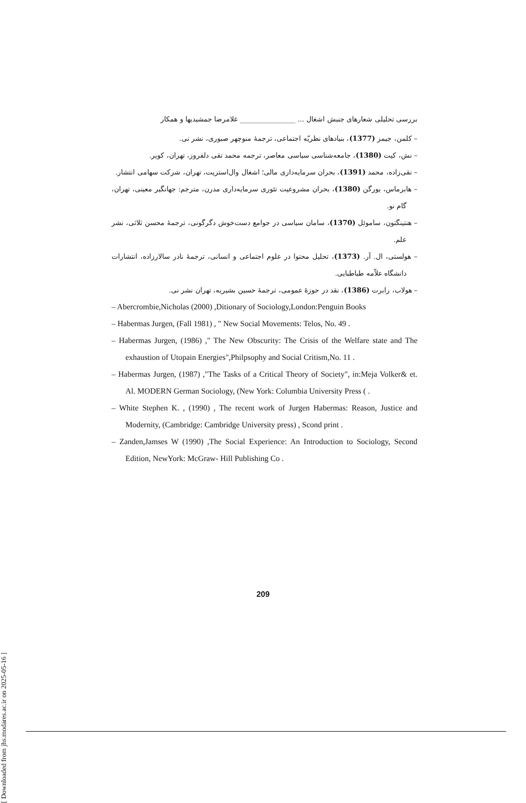بررسی تحلیلی شعارهای جنبش اشغال ... ________________ غلامرضا جمشیدیها و همکار
– کلمن، جیمز (1377)، بنیادهای نظریّه اجتماعی، ترجمۀ منوچهر صبوری، نشر نی.
– نش، کیت (1380)، جامعه‌شناسی سیاسی معاصر، ترجمه محمد تقی دلفروز، تهران، کویر.
– نقی‌زاده، محمد (1391)، بحران سرمایه‌داری مالی؛ اشغال وال‌استریت، تهران، شرکت سهامی انتشار.
– هابرماس، یورگن (1380)، بحران مشروعیت تئوری سرمایه‌داری مدرن، مترجم: جهانگیر معینی، تهران، گام نو.
– هنتینگتون، ساموئل (1370)، سامان سیاسی در جوامع دست‌خوش دگرگونی، ترجمۀ محسن ثلاثی، نشر علم.
– هولستی، ال. آر. (1373)، تحلیل محتوا در علوم اجتماعی و انسانی، ترجمۀ نادر سالارزاده، انتشارات دانشگاه علاّمه طباطبایی.
– هولاب، رابرت (1386)، نقد در حوزۀ عمومی، ترجمۀ حسین بشیریه، تهران نشر نی.
– Abercrombie,Nicholas (2000) ,Ditionary of Sociology,London:Penguin Books
– Habermas Jurgen, (Fall 1981) , " New Social Movements: Telos, No. 49 .
– Habermas Jurgen, (1986) ," The New Obscurity: The Crisis of the Welfare state and The exhaustion of Utopain Energies",Philpsophy and Social Critism,No. 11 .
– Habermas Jurgen, (1987) ,"The Tasks of a Critical Theory of Society", in:Meja Volker& et. Al. MODERN German Sociology, (New York: Columbia University Press ( .
– White Stephen K. , (1990) , The recent work of Jurgen Habermas: Reason, Justice and Modernity, (Cambridge: Cambridge University press) , Scond print .
– Zanden,Jamses W (1990) ,The Social Experience: An Introduction to Sociology, Second Edition, NewYork: McGraw- Hill Publishing Co .
[ Downloaded from jhs.modares.ac.ir on 2025-05-16 ]
209